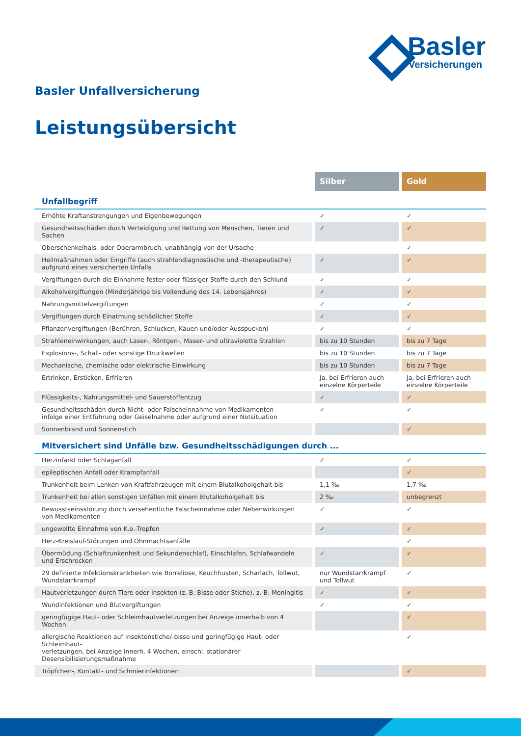Basler
Versicherungen
Basler Unfallversicherung
Leistungsübersicht
| | Silber | Gold |
| --- | --- | --- |
| Unfallbegriff | | |
| Erhöhte Kraftanstrengungen und Eigenbewegungen | ✓ | ✓ |
| Gesundheitsschäden durch Verteidigung und Rettung von Menschen, Tieren und Sachen | ✓ | ✓ |
| Oberschenkelhals- oder Oberarmbruch, unabhängig von der Ursache | | ✓ |
| Heilmaßnahmen oder Eingriffe (auch strahlendiagnostische und -therapeutische) aufgrund eines versicherten Unfalls | ✓ | ✓ |
| Vergiftungen durch die Einnahme fester oder flüssiger Stoffe durch den Schlund | ✓ | ✓ |
| Alkoholvergiftungen (Minderjährige bis Vollendung des 14. Lebensjahres) | ✓ | ✓ |
| Nahrungsmittelvergiftungen | ✓ | ✓ |
| Vergiftungen durch Einatmung schädlicher Stoffe | ✓ | ✓ |
| Pflanzenvergiftungen (Berühren, Schlucken, Kauen und/oder Ausspucken) | ✓ | ✓ |
| Strahleneinwirkungen, auch Laser-, Röntgen-, Maser- und ultraviolette Strahlen | bis zu 10 Stunden | bis zu 7 Tage |
| Explosions-, Schall- oder sonstige Druckwellen | bis zu 10 Stunden | bis zu 7 Tage |
| Mechanische, chemische oder elektrische Einwirkung | bis zu 10 Stunden | bis zu 7 Tage |
| Ertrinken, Ersticken, Erfrieren | Ja, bei Erfrieren auch einzelne Körperteile | Ja, bei Erfrieren auch einzelne Körperteile |
| Flüssigkeits-, Nahrungsmittel- und Sauerstoffentzug | ✓ | ✓ |
| Gesundheitsschäden durch Nicht- oder Falscheinnahme von Medikamenten infolge einer Entführung oder Geiselnahme oder aufgrund einer Notsituation | ✓ | ✓ |
| Sonnenbrand und Sonnenstich | | ✓ |
| Mitversichert sind Unfälle bzw. Gesundheitsschädigungen durch ... | | |
| Herzinfarkt oder Schlaganfall | ✓ | ✓ |
| epileptischen Anfall oder Krampfanfall | | ✓ |
| Trunkenheit beim Lenken von Kraftfahrzeugen mit einem Blutalkoholgehalt bis | 1,1 ‰ | 1,7 ‰ |
| Trunkenheit bei allen sonstigen Unfällen mit einem Blutalkoholgehalt bis | 2 ‰ | unbegrenzt |
| Bewusstseinsstörung durch versehentliche Falscheinnahme oder Nebenwirkungen von Medikamenten | ✓ | ✓ |
| ungewollte Einnahme von K.o.-Tropfen | ✓ | ✓ |
| Herz-Kreislauf-Störungen und Ohnmachtsanfälle | | ✓ |
| Übermüdung (Schlaftrunkenheit und Sekundenschlaf), Einschlafen, Schlafwandeln und Erschrecken | ✓ | ✓ |
| 29 definierte Infektionskrankheiten wie Borreliose, Keuchhusten, Scharlach, Tollwut, Wundstarrkrampf | nur Wundstarrkrampf und Tollwut | ✓ |
| Hautverletzungen durch Tiere oder Insekten (z. B. Bisse oder Stiche), z. B. Meningitis | ✓ | ✓ |
| Wundinfektionen und Blutvergiftungen | ✓ | ✓ |
| geringfügige Haut- oder Schleimhautverletzungen bei Anzeige innerhalb von 4 Wochen | | ✓ |
| allergische Reaktionen auf Insektenstiche/-bisse und geringfügige Haut- oder Schleimhaut- verletzungen, bei Anzeige innerh. 4 Wochen, einschl. stationärer Desensibilisierungsmaßnahme | | ✓ |
| Tröpfchen-, Kontakt- und Schmierinfektionen | | ✓ |